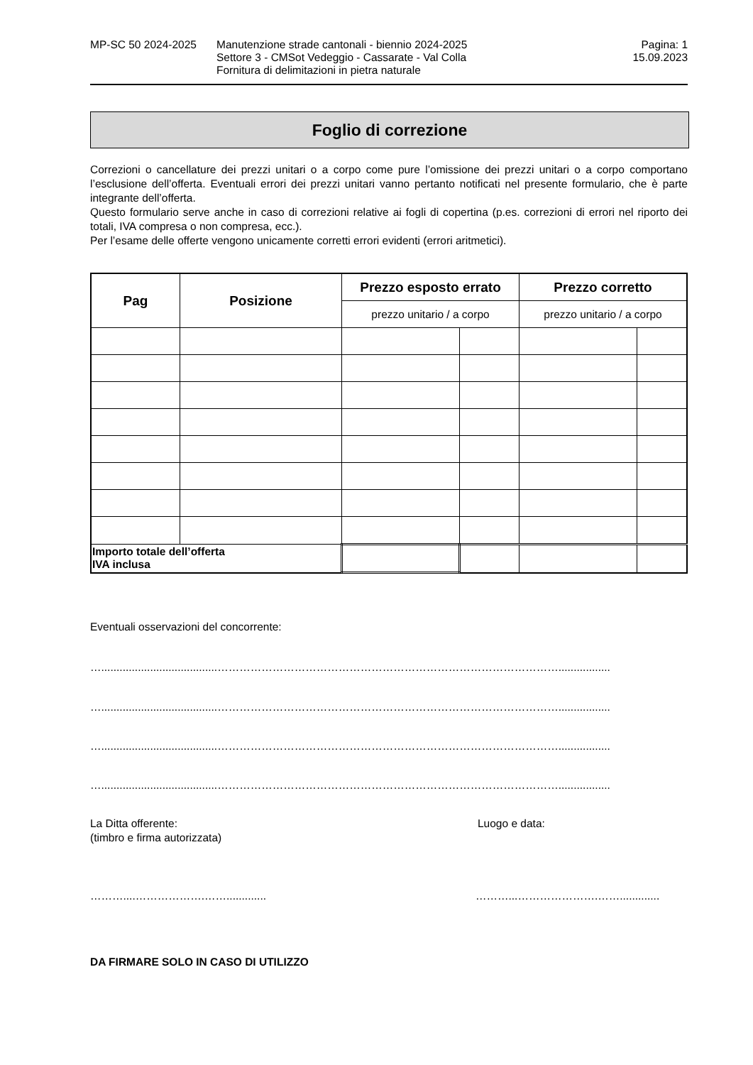MP-SC 50 2024-2025 Manutenzione strade cantonali - biennio 2024-2025
Settore 3 - CMSot Vedeggio - Cassarate - Val Colla
Fornitura di delimitazioni in pietra naturale
Pagina: 1
15.09.2023
Foglio di correzione
Correzioni o cancellature dei prezzi unitari o a corpo come pure l’omissione dei prezzi unitari o a corpo comportano l’esclusione dell’offerta. Eventuali errori dei prezzi unitari vanno pertanto notificati nel presente formulario, che è parte integrante dell’offerta.
Questo formulario serve anche in caso di correzioni relative ai fogli di copertina (p.es. correzioni di errori nel riporto dei totali, IVA compresa o non compresa, ecc.).
Per l’esame delle offerte vengono unicamente corretti errori evidenti (errori aritmetici).
| Pag | Posizione | Prezzo esposto errato | | Prezzo corretto | |
| --- | --- | --- | --- | --- | --- |
| | | prezzo unitario / a corpo | | prezzo unitario / a corpo | |
| Importo totale dell’offerta IVA inclusa | | | | | |
Eventuali osservazioni del concorrente:
…......................................………………………………………………………………………………….................
…......................................………………………………………………………………………………….................
…......................................………………………………………………………………………………….................
…......................................………………………………………………………………………………….................
La Ditta offerente:
(timbro e firma autorizzata)
Luogo e data:
………....……………….……............. ………...………………….…….............
DA FIRMARE SOLO IN CASO DI UTILIZZO